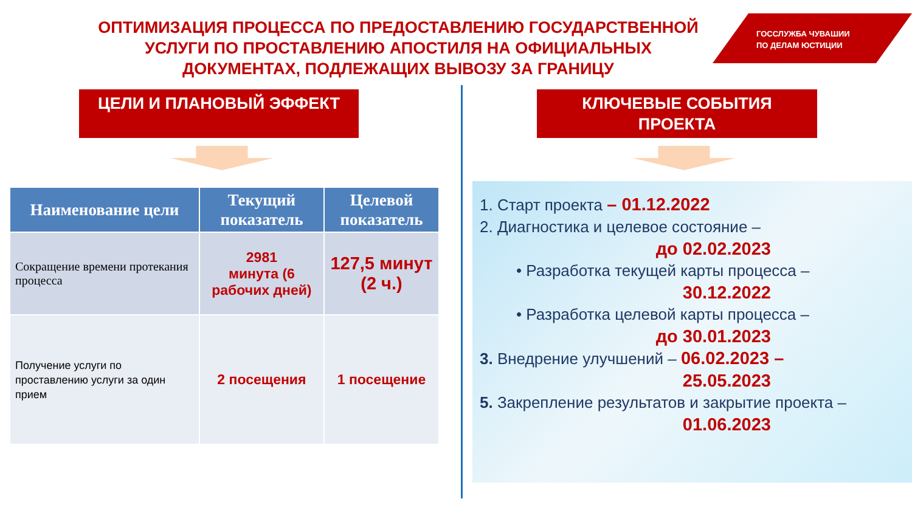ОПТИМИЗАЦИЯ ПРОЦЕССА ПО ПРЕДОСТАВЛЕНИЮ ГОСУДАРСТВЕННОЙ УСЛУГИ ПО ПРОСТАВЛЕНИЮ АПОСТИЛЯ НА ОФИЦИАЛЬНЫХ ДОКУМЕНТАХ, ПОДЛЕЖАЩИХ ВЫВОЗУ ЗА ГРАНИЦУ
ГОССЛУЖБА ЧУВАШИИ
ПО ДЕЛАМ ЮСТИЦИИ
ЦЕЛИ И ПЛАНОВЫЙ ЭФФЕКТ
КЛЮЧЕВЫЕ СОБЫТИЯ
ПРОЕКТА
| Наименование цели | Текущий показатель | Целевой показатель |
| --- | --- | --- |
| Сокращение времени протекания процесса | 2981 минута (6 рабочих дней) | 127,5 минут (2 ч.) |
| Получение услуги по проставлению услуги за один прием | 2 посещения | 1 посещение |
1. Старт проекта – 01.12.2022
2. Диагностика и целевое состояние –
до 02.02.2023
• Разработка текущей карты процесса –
30.12.2022
• Разработка целевой карты процесса –
до 30.01.2023
3. Внедрение улучшений – 06.02.2023 –
25.05.2023
5. Закрепление результатов и закрытие проекта –
01.06.2023